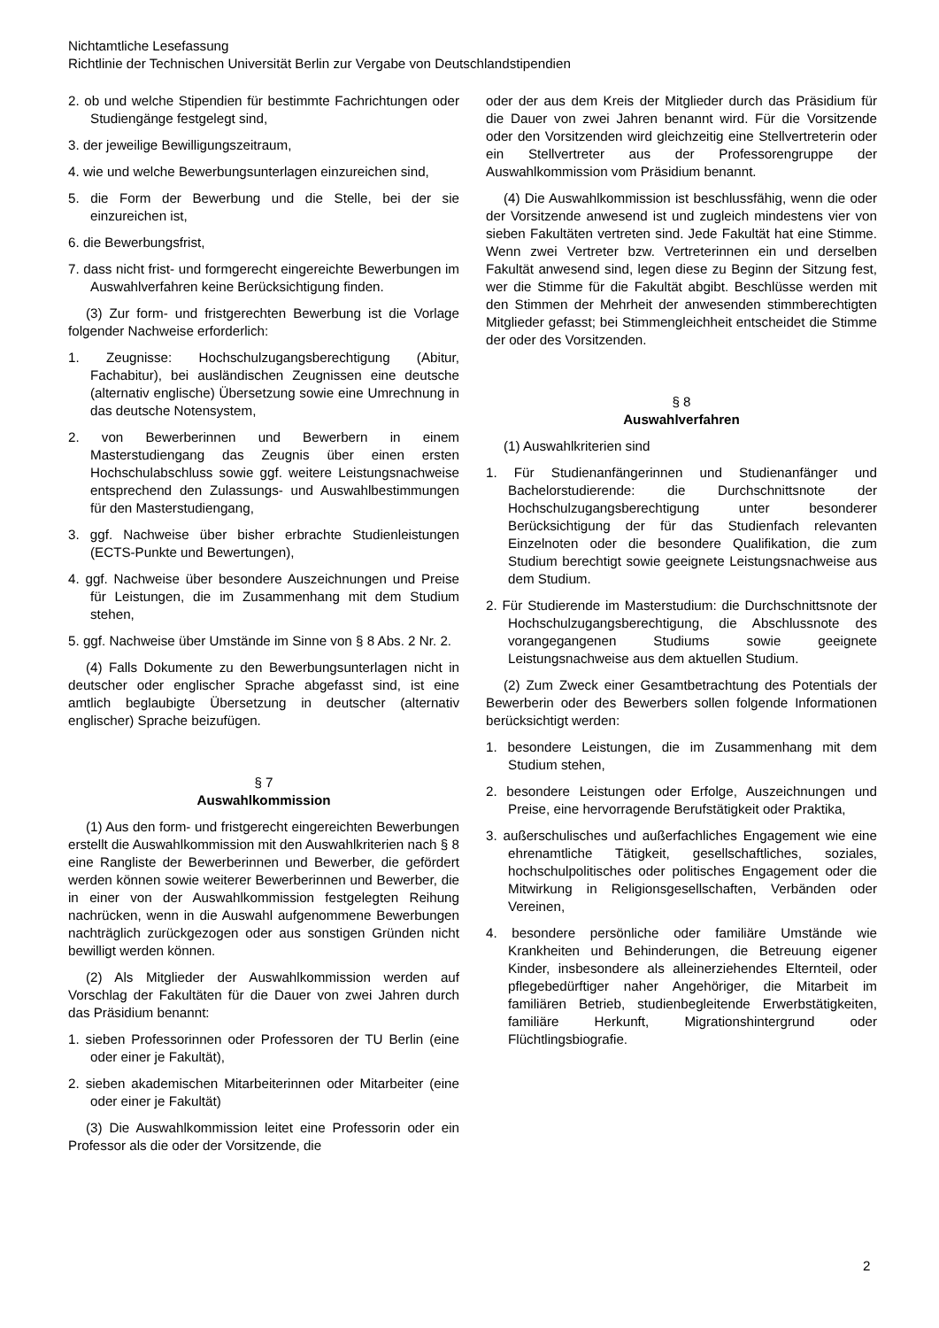Nichtamtliche Lesefassung
Richtlinie der Technischen Universität Berlin zur Vergabe von Deutschlandstipendien
2. ob und welche Stipendien für bestimmte Fachrichtungen oder Studiengänge festgelegt sind,
3. der jeweilige Bewilligungszeitraum,
4. wie und welche Bewerbungsunterlagen einzureichen sind,
5. die Form der Bewerbung und die Stelle, bei der sie einzureichen ist,
6. die Bewerbungsfrist,
7. dass nicht frist- und formgerecht eingereichte Bewerbungen im Auswahlverfahren keine Berücksichtigung finden.
(3) Zur form- und fristgerechten Bewerbung ist die Vorlage folgender Nachweise erforderlich:
1. Zeugnisse: Hochschulzugangsberechtigung (Abitur, Fachabitur), bei ausländischen Zeugnissen eine deutsche (alternativ englische) Übersetzung sowie eine Umrechnung in das deutsche Notensystem,
2. von Bewerberinnen und Bewerbern in einem Masterstudiengang das Zeugnis über einen ersten Hochschulabschluss sowie ggf. weitere Leistungsnachweise entsprechend den Zulassungs- und Auswahlbestimmungen für den Masterstudiengang,
3. ggf. Nachweise über bisher erbrachte Studienleistungen (ECTS-Punkte und Bewertungen),
4. ggf. Nachweise über besondere Auszeichnungen und Preise für Leistungen, die im Zusammenhang mit dem Studium stehen,
5. ggf. Nachweise über Umstände im Sinne von § 8 Abs. 2 Nr. 2.
(4) Falls Dokumente zu den Bewerbungsunterlagen nicht in deutscher oder englischer Sprache abgefasst sind, ist eine amtlich beglaubigte Übersetzung in deutscher (alternativ englischer) Sprache beizufügen.
§ 7
Auswahlkommission
(1) Aus den form- und fristgerecht eingereichten Bewerbungen erstellt die Auswahlkommission mit den Auswahlkriterien nach § 8 eine Rangliste der Bewerberinnen und Bewerber, die gefördert werden können sowie weiterer Bewerberinnen und Bewerber, die in einer von der Auswahlkommission festgelegten Reihung nachrücken, wenn in die Auswahl aufgenommene Bewerbungen nachträglich zurückgezogen oder aus sonstigen Gründen nicht bewilligt werden können.
(2) Als Mitglieder der Auswahlkommission werden auf Vorschlag der Fakultäten für die Dauer von zwei Jahren durch das Präsidium benannt:
1. sieben Professorinnen oder Professoren der TU Berlin (eine oder einer je Fakultät),
2. sieben akademischen Mitarbeiterinnen oder Mitarbeiter (eine oder einer je Fakultät)
(3) Die Auswahlkommission leitet eine Professorin oder ein Professor als die oder der Vorsitzende, die
oder der aus dem Kreis der Mitglieder durch das Präsidium für die Dauer von zwei Jahren benannt wird. Für die Vorsitzende oder den Vorsitzenden wird gleichzeitig eine Stellvertreterin oder ein Stellvertreter aus der Professorengruppe der Auswahlkommission vom Präsidium benannt.
(4) Die Auswahlkommission ist beschlussfähig, wenn die oder der Vorsitzende anwesend ist und zugleich mindestens vier von sieben Fakultäten vertreten sind. Jede Fakultät hat eine Stimme. Wenn zwei Vertreter bzw. Vertreterinnen ein und derselben Fakultät anwesend sind, legen diese zu Beginn der Sitzung fest, wer die Stimme für die Fakultät abgibt. Beschlüsse werden mit den Stimmen der Mehrheit der anwesenden stimmberechtigten Mitglieder gefasst; bei Stimmengleichheit entscheidet die Stimme der oder des Vorsitzenden.
§ 8
Auswahlverfahren
(1) Auswahlkriterien sind
1. Für Studienanfängerinnen und Studienanfänger und Bachelorstudierende: die Durchschnittsnote der Hochschulzugangsberechtigung unter besonderer Berücksichtigung der für das Studienfach relevanten Einzelnoten oder die besondere Qualifikation, die zum Studium berechtigt sowie geeignete Leistungsnachweise aus dem Studium.
2. Für Studierende im Masterstudium: die Durchschnittsnote der Hochschulzugangsberechtigung, die Abschlussnote des vorangegangenen Studiums sowie geeignete Leistungsnachweise aus dem aktuellen Studium.
(2) Zum Zweck einer Gesamtbetrachtung des Potentials der Bewerberin oder des Bewerbers sollen folgende Informationen berücksichtigt werden:
1. besondere Leistungen, die im Zusammenhang mit dem Studium stehen,
2. besondere Leistungen oder Erfolge, Auszeichnungen und Preise, eine hervorragende Berufstätigkeit oder Praktika,
3. außerschulisches und außerfachliches Engagement wie eine ehrenamtliche Tätigkeit, gesellschaftliches, soziales, hochschulpolitisches oder politisches Engagement oder die Mitwirkung in Religionsgesellschaften, Verbänden oder Vereinen,
4. besondere persönliche oder familiäre Umstände wie Krankheiten und Behinderungen, die Betreuung eigener Kinder, insbesondere als alleinerziehendes Elternteil, oder pflegebedürftiger naher Angehöriger, die Mitarbeit im familiären Betrieb, studienbegleitende Erwerbstätigkeiten, familiäre Herkunft, Migrationshintergrund oder Flüchtlingsbiografie.
2